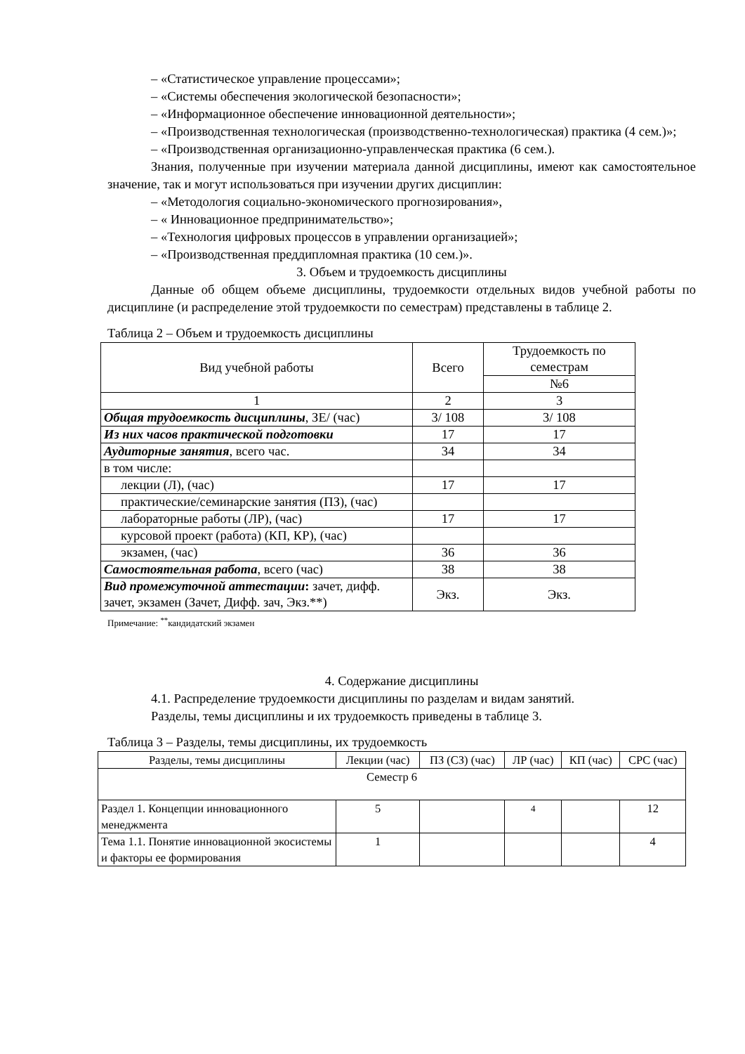– «Статистическое управление процессами»;
– «Системы обеспечения экологической безопасности»;
– «Информационное обеспечение инновационной деятельности»;
– «Производственная технологическая (производственно-технологическая) практика (4 сем.)»;
– «Производственная организационно-управленческая практика (6 сем.).
Знания, полученные при изучении материала данной дисциплины, имеют как самостоятельное значение, так и могут использоваться при изучении других дисциплин:
– «Методология социально-экономического прогнозирования»,
– « Инновационное предпринимательство»;
– «Технология цифровых процессов в управлении организацией»;
– «Производственная преддипломная практика (10 сем.)».
3. Объем и трудоемкость дисциплины
Данные об общем объеме дисциплины, трудоемкости отдельных видов учебной работы по дисциплине (и распределение этой трудоемкости по семестрам) представлены в таблице 2.
Таблица 2 – Объем и трудоемкость дисциплины
| Вид учебной работы | Всего | Трудоемкость по семестрам |
| --- | --- | --- |
| | | №6 |
| 1 | 2 | 3 |
| Общая трудоемкость дисциплины , ЗЕ/ (час) | 3/ 108 | 3/ 108 |
| Из них часов практической подготовки | 17 | 17 |
| Аудиторные занятия , всего час. | 34 | 34 |
| в том числе: | | |
| лекции (Л), (час) | 17 | 17 |
| практические/семинарские занятия (ПЗ), (час) | | |
| лабораторные работы (ЛР), (час) | 17 | 17 |
| курсовой проект (работа) (КП, КР), (час) | | |
| экзамен, (час) | 36 | 36 |
| Самостоятельная работа , всего (час) | 38 | 38 |
| Вид промежуточной аттестации : зачет, дифф. зачет, экзамен (Зачет, Дифф. зач, Экз.**) | Экз. | Экз. |
Примечание: <sup>**</sup>кандидатский экзамен
4. Содержание дисциплины
4.1. Распределение трудоемкости дисциплины по разделам и видам занятий.
Разделы, темы дисциплины и их трудоемкость приведены в таблице 3.
Таблица 3 – Разделы, темы дисциплины, их трудоемкость
| Разделы, темы дисциплины | Лекции (час) | ПЗ (СЗ) (час) | ЛР (час) | КП (час) | СРС (час) |
| --- | --- | --- | --- | --- | --- |
| Семестр 6 | | | | | |
| Раздел 1. Концепции инновационного менеджмента | 5 | | 4 | | 12 |
| Тема 1.1. Понятие инновационной экосистемы и факторы ее формирования | 1 | | | | 4 |